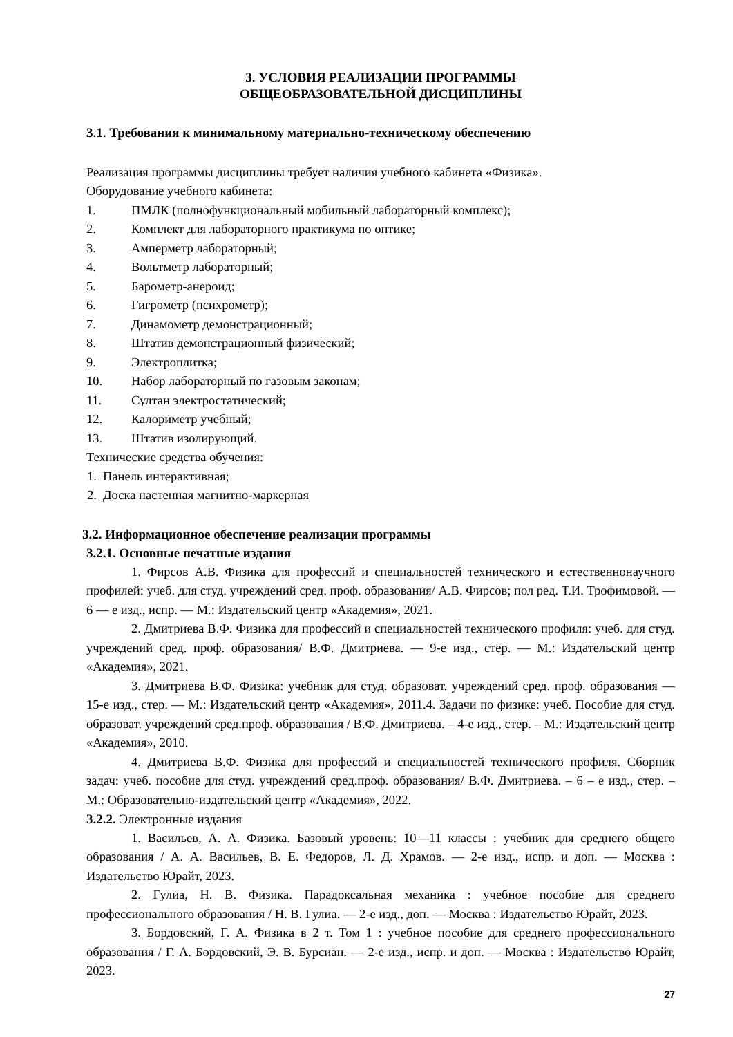3. УСЛОВИЯ РЕАЛИЗАЦИИ ПРОГРАММЫ
ОБЩЕОБРАЗОВАТЕЛЬНОЙ ДИСЦИПЛИНЫ
3.1. Требования к минимальному материально-техническому обеспечению
Реализация программы дисциплины требует наличия учебного кабинета «Физика».
Оборудование учебного кабинета:
1. ПМЛК (полнофункциональный мобильный лабораторный комплекс);
2. Комплект для лабораторного практикума по оптике;
3. Амперметр лабораторный;
4. Вольтметр лабораторный;
5. Барометр-анероид;
6. Гигрометр (психрометр);
7. Динамометр демонстрационный;
8. Штатив демонстрационный физический;
9. Электроплитка;
10. Набор лабораторный по газовым законам;
11. Султан электростатический;
12. Калориметр учебный;
13. Штатив изолирующий.
Технические средства обучения:
1. Панель интерактивная;
2. Доска настенная магнитно-маркерная
3.2. Информационное обеспечение реализации программы
3.2.1. Основные печатные издания
1. Фирсов А.В. Физика для профессий и специальностей технического и естественнонаучного профилей: учеб. для студ. учреждений сред. проф. образования/ А.В. Фирсов; пол ред. Т.И. Трофимовой. — 6 — е изд., испр. — М.: Издательский центр «Академия», 2021.
2. Дмитриева В.Ф. Физика для профессий и специальностей технического профиля: учеб. для студ. учреждений сред. проф. образования/ В.Ф. Дмитриева. — 9-е изд., стер. — М.: Издательский центр «Академия», 2021.
3. Дмитриева В.Ф. Физика: учебник для студ. образоват. учреждений сред. проф. образования — 15-е изд., стер. — М.: Издательский центр «Академия», 2011.4. Задачи по физике: учеб. Пособие для студ. образоват. учреждений сред.проф. образования / В.Ф. Дмитриева. – 4-е изд., стер. – М.: Издательский центр «Академия», 2010.
4. Дмитриева В.Ф. Физика для профессий и специальностей технического профиля. Сборник задач: учеб. пособие для студ. учреждений сред.проф. образования/ В.Ф. Дмитриева. – 6 – е изд., стер. – М.: Образовательно-издательский центр «Академия», 2022.
3.2.2. Электронные издания
1. Васильев, А. А. Физика. Базовый уровень: 10—11 классы : учебник для среднего общего образования / А. А. Васильев, В. Е. Федоров, Л. Д. Храмов. — 2-е изд., испр. и доп. — Москва : Издательство Юрайт, 2023.
2. Гулиа, Н. В. Физика. Парадоксальная механика : учебное пособие для среднего профессионального образования / Н. В. Гулиа. — 2-е изд., доп. — Москва : Издательство Юрайт, 2023.
3. Бордовский, Г. А. Физика в 2 т. Том 1 : учебное пособие для среднего профессионального образования / Г. А. Бордовский, Э. В. Бурсиан. — 2-е изд., испр. и доп. — Москва : Издательство Юрайт, 2023.
27